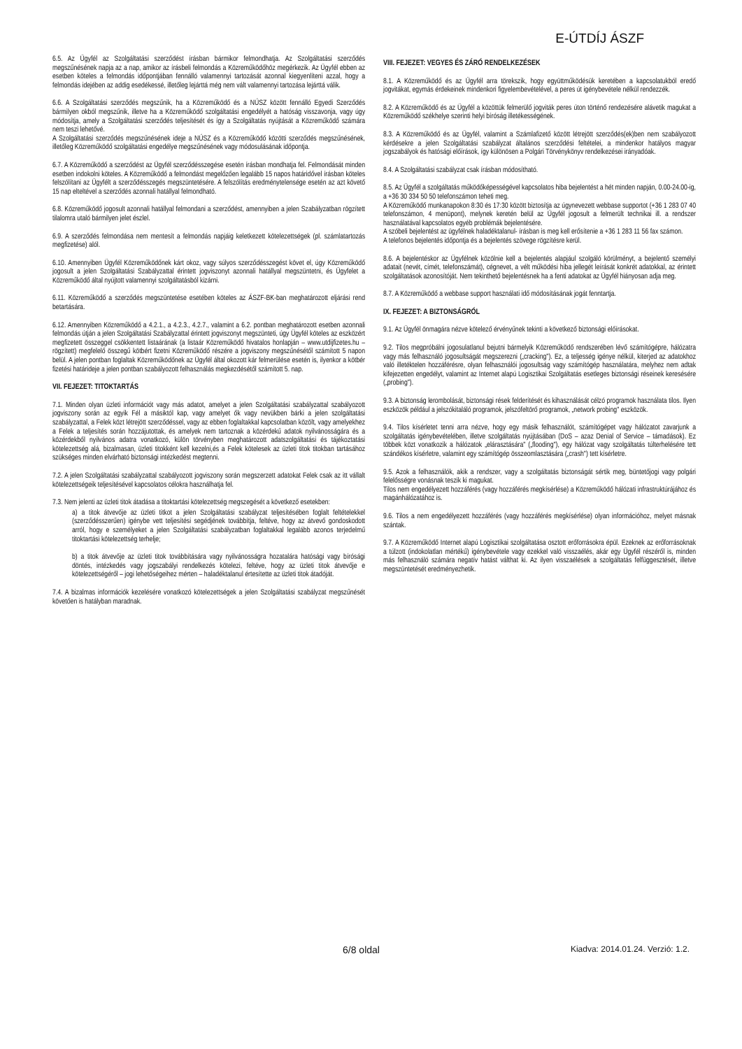E-ÚTDÍJ ÁSZF
6.5. Az Ügyfél az Szolgáltatási szerződést írásban bármikor felmondhatja. Az Szolgáltatási szerződés megszűnésének napja az a nap, amikor az írásbeli felmondás a Közreműködőhöz megérkezik. Az Ügyfél ebben az esetben köteles a felmondás időpontjában fennálló valamennyi tartozását azonnal kiegyenlíteni azzal, hogy a felmondás idejében az addig esedékessé, illetőleg lejárttá még nem vált valamennyi tartozása lejárttá válik.
6.6. A Szolgáltatási szerződés megszűnik, ha a Közreműködő és a NÚSZ között fennálló Egyedi Szerződés bármilyen okból megszűnik, illetve ha a Közreműködő szolgáltatási engedélyét a hatóság visszavonja, vagy úgy módosítja, amely a Szolgáltatási szerződés teljesítését és így a Szolgáltatás nyújtását a Közreműködő számára nem teszi lehetővé.
A Szolgáltatási szerződés megszűnésének ideje a NÚSZ és a Közreműködő közötti szerződés megszűnésének, illetőleg Közreműködő szolgáltatási engedélye megszűnésének vagy módosulásának időpontja.
6.7. A Közreműködő a szerződést az Ügyfél szerződésszegése esetén írásban mondhatja fel. Felmondását minden esetben indokolni köteles. A Közreműködő a felmondást megelőzően legalább 15 napos határidővel írásban köteles felszólítani az Ügyfélt a szerződésszegés megszüntetésére. A felszólítás eredménytelensége esetén az azt követő 15 nap elteltével a szerződés azonnali hatállyal felmondható.
6.8. Közreműködő jogosult azonnali hatállyal felmondani a szerződést, amennyiben a jelen Szabályzatban rögzített tilalomra utaló bármilyen jelet észlel.
6.9. A szerződés felmondása nem mentesít a felmondás napjáig keletkezett kötelezettségek (pl. számlatartozás megfizetése) alól.
6.10. Amennyiben Ügyfél Közreműködőnek kárt okoz, vagy súlyos szerződésszegést követ el, úgy Közreműködő jogosult a jelen Szolgáltatási Szabályzattal érintett jogviszonyt azonnali hatállyal megszüntetni, és Ügyfelet a Közreműködő által nyújtott valamennyi szolgáltatásból kizárni.
6.11. Közreműködő a szerződés megszüntetése esetében köteles az ÁSZF-BK-ban meghatározott eljárási rend betartására.
6.12. Amennyiben Közreműködő a 4.2.1., a 4.2.3., 4.2.7., valamint a 6.2. pontban meghatározott esetben azonnali felmondás útján a jelen Szolgáltatási Szabályzattal érintett jogviszonyt megszünteti, úgy Ügyfél köteles az eszközért megfizetett összeggel csökkentett listaárának (a listaár Közreműködő hivatalos honlapján – www.utdijfizetes.hu – rögzített) megfelelő összegű kötbért fizetni Közreműködő részére a jogviszony megszűnésétől számított 5 napon belül. A jelen pontban foglaltak Közreműködőnek az Ügyfél által okozott kár felmerülése esetén is, ilyenkor a kötbér fizetési határideje a jelen pontban szabályozott felhasználás megkezdésétől számított 5. nap.
VII. FEJEZET: TITOKTARTÁS
7.1. Minden olyan üzleti információt vagy más adatot, amelyet a jelen Szolgáltatási szabályzattal szabályozott jogviszony során az egyik Fél a másiktól kap, vagy amelyet ők vagy nevükben bárki a jelen szolgáltatási szabályzattal, a Felek közt létrejött szerződéssel, vagy az ebben foglaltakkal kapcsolatban közölt, vagy amelyekhez a Felek a teljesítés során hozzájutottak, és amelyek nem tartoznak a közérdekű adatok nyilvánosságára és a közérdekből nyilvános adatra vonatkozó, külön törvényben meghatározott adatszolgáltatási és tájékoztatási kötelezettség alá, bizalmasan, üzleti titokként kell kezelni,és a Felek kötelesek az üzleti titok titokban tartásához szükséges minden elvárható biztonsági intézkedést megtenni.
7.2. A jelen Szolgáltatási szabályzattal szabályozott jogviszony során megszerzett adatokat Felek csak az itt vállalt kötelezettségeik teljesítésével kapcsolatos célokra használhatja fel.
7.3. Nem jelenti az üzleti titok átadása a titoktartási kötelezettség megszegését a következő esetekben:
a) a titok átvevője az üzleti titkot a jelen Szolgáltatási szabályzat teljesítésében foglalt feltételekkel (szerződésszerűen) igénybe vett teljesítési segédjének továbbítja, feltéve, hogy az átvevő gondoskodott arról, hogy e személyeket a jelen Szolgáltatási szabályzatban foglaltakkal legalább azonos terjedelmű titoktartási kötelezettség terhelje;
b) a titok átvevője az üzleti titok továbbítására vagy nyilvánosságra hozatalára hatósági vagy bírósági döntés, intézkedés vagy jogszabályi rendelkezés kötelezi, feltéve, hogy az üzleti titok átvevője e kötelezettségéről – jogi lehetőségeihez mérten – haladéktalanul értesítette az üzleti titok átadóját.
7.4. A bizalmas információk kezelésére vonatkozó kötelezettségek a jelen Szolgáltatási szabályzat megszűnését követően is hatályban maradnak.
VIII. FEJEZET: VEGYES ÉS ZÁRÓ RENDELKEZÉSEK
8.1. A Közreműködő és az Ügyfél arra törekszik, hogy együttműködésük keretében a kapcsolatukból eredő jogvitákat, egymás érdekeinek mindenkori figyelembevételével, a peres út igénybevétele nélkül rendezzék.
8.2. A Közreműködő és az Ügyfél a közöttük felmerülő jogviták peres úton történő rendezésére alávetik magukat a Közreműködő székhelye szerinti helyi bíróság illetékességének.
8.3. A Közreműködő és az Ügyfél, valamint a Számlafizető között létrejött szerződés(ek)ben nem szabályozott kérdésekre a jelen Szolgáltatási szabályzat általános szerződési feltételei, a mindenkor hatályos magyar jogszabályok és hatósági előírások, így különösen a Polgári Törvénykönyv rendelkezései irányadóak.
8.4. A Szolgáltatási szabályzat csak írásban módosítható.
8.5. Az Ügyfél a szolgáltatás működőképességével kapcsolatos hiba bejelentést a hét minden napján, 0.00-24.00-ig, a +36 30 334 50 50 telefonszámon teheti meg.
A Közreműködő munkanapokon 8:30 és 17:30 között biztosítja az úgynevezett webbase supportot (+36 1 283 07 40 telefonszámon, 4 menüpont), melynek keretén belül az Ügyfél jogosult a felmerült technikai ill. a rendszer használatával kapcsolatos egyéb problémák bejelentésére.
A szóbeli bejelentést az ügyfélnek haladéktalanul- írásban is meg kell erősítenie a +36 1 283 11 56 fax számon.
A telefonos bejelentés időpontja és a bejelentés szövege rögzítésre kerül.
8.6. A bejelentéskor az Ügyfélnek közölnie kell a bejelentés alapjául szolgáló körülményt, a bejelentő személyi adatait (nevét, címét, telefonszámát), cégnevet, a vélt működési hiba jellegét leírását konkrét adatokkal, az érintett szolgáltatások azonosítóját. Nem tekinthető bejelentésnek ha a fenti adatokat az Ügyfél hiányosan adja meg.
8.7. A Közreműködő a webbase support használati idő módosításának jogát fenntartja.
IX. FEJEZET: A BIZTONSÁGRÓL
9.1. Az Ügyfél önmagára nézve kötelező érvényűnek tekinti a következő biztonsági előírásokat.
9.2. Tilos megpróbálni jogosulatlanul bejutni bármelyik Közreműködő rendszerében lévő számítógépre, hálózatra vagy más felhasználó jogosultságát megszerezni („cracking"). Ez, a teljesség igénye nélkül, kiterjed az adatokhoz való illetéktelen hozzáférésre, olyan felhasználói jogosultság vagy számítógép használatára, melyhez nem adtak kifejezetten engedélyt, valamint az Internet alapú Logisztikai Szolgáltatás esetleges biztonsági réseinek keresésére („probing").
9.3. A biztonság lerombolását, biztonsági rések felderítését és kihasználását célzó programok használata tilos. Ilyen eszközök például a jelszókitaláló programok, jelszófeltörő programok, „network probing" eszközök.
9.4. Tilos kísérletet tenni arra nézve, hogy egy másik felhasználót, számítógépet vagy hálózatot zavarjunk a szolgáltatás igénybevételében, illetve szolgáltatás nyújtásában (DoS – azaz Denial of Service – támadások). Ez többek közt vonatkozik a hálózatok „elárasztására" („flooding"), egy hálózat vagy szolgáltatás túlterhelésére tett szándékos kísérletre, valamint egy számítógép összeomlasztására („crash") tett kísérletre.
9.5. Azok a felhasználók, akik a rendszer, vagy a szolgáltatás biztonságát sértik meg, büntetőjogi vagy polgári felelősségre vonásnak teszik ki magukat.
Tilos nem engedélyezett hozzáférés (vagy hozzáférés megkísérlése) a Közreműködő hálózati infrastruktúrájához és magánhálózatához is.
9.6. Tilos a nem engedélyezett hozzáférés (vagy hozzáférés megkísérlése) olyan információhoz, melyet másnak szántak.
9.7. A Közreműködő Internet alapú Logisztikai szolgáltatása osztott erőforrásokra épül. Ezeknek az erőforrásoknak a túlzott (indokolatlan mértékű) igénybevétele vagy ezekkel való visszaélés, akár egy Ügyfél részéről is, minden más felhasználó számára negatív hatást válthat ki. Az ilyen visszaélések a szolgáltatás felfüggesztését, illetve megszüntetését eredményezhetik.
6/8 oldal Kiadva: 2014.01.24. Verzió: 1.2.